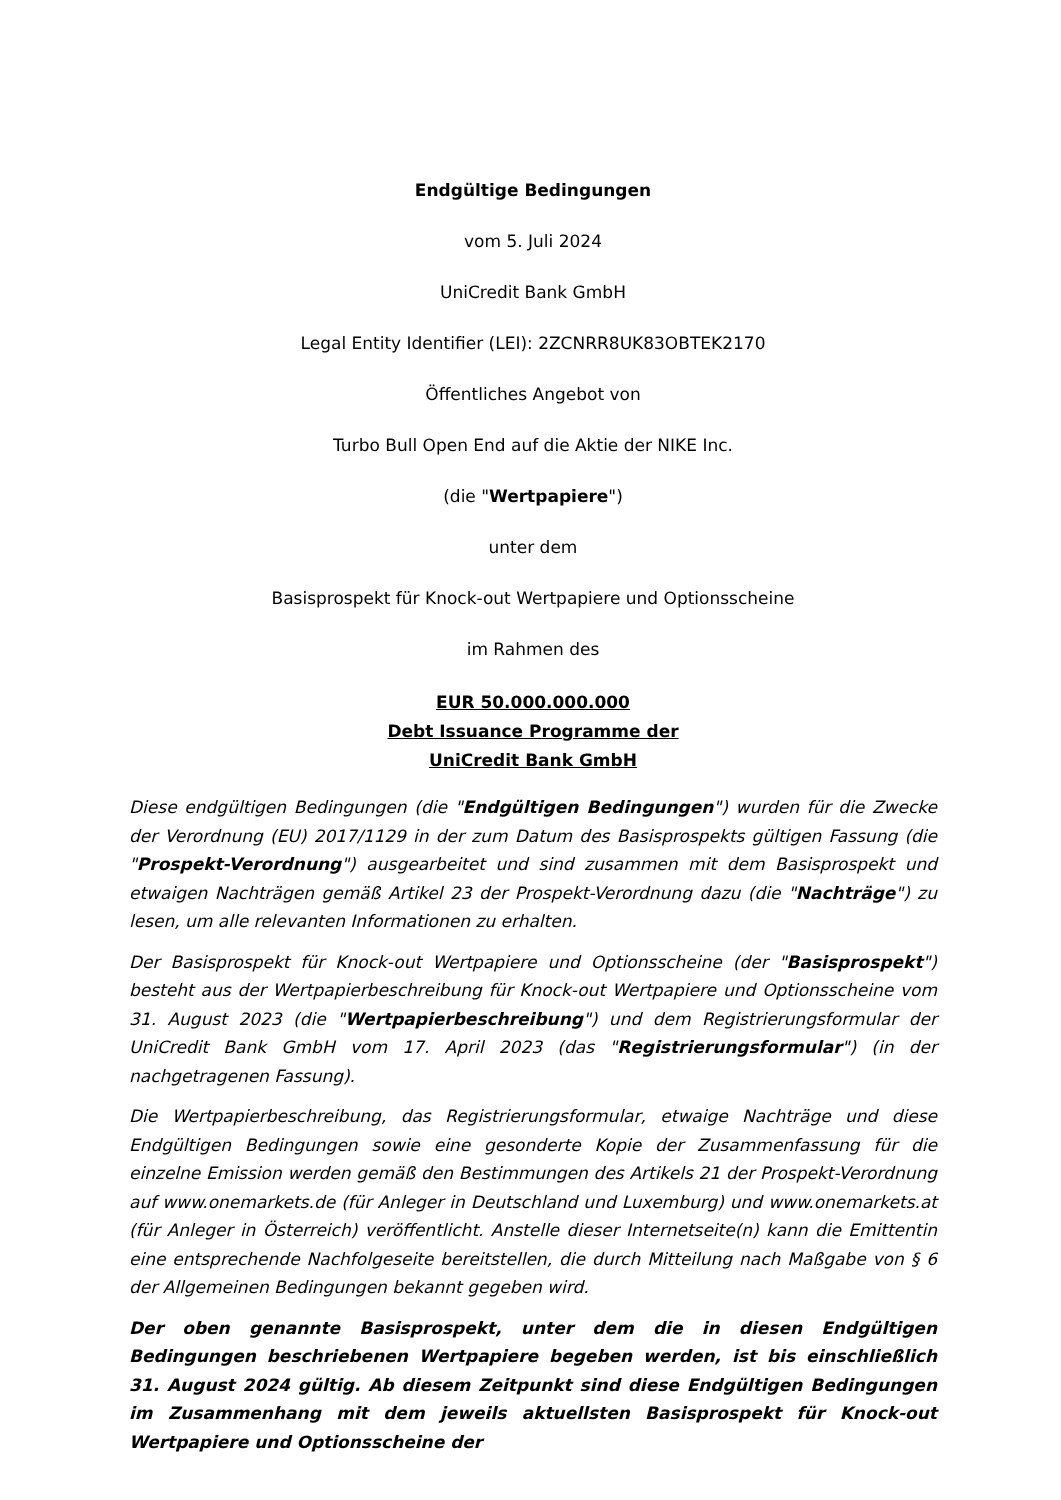Endgültige Bedingungen
vom 5. Juli 2024
UniCredit Bank GmbH
Legal Entity Identifier (LEI): 2ZCNRR8UK83OBTEK2170
Öffentliches Angebot von
Turbo Bull Open End auf die Aktie der NIKE Inc.
(die "Wertpapiere")
unter dem
Basisprospekt für Knock-out Wertpapiere und Optionsscheine
im Rahmen des
EUR 50.000.000.000
Debt Issuance Programme der
UniCredit Bank GmbH
Diese endgültigen Bedingungen (die "Endgültigen Bedingungen") wurden für die Zwecke der Verordnung (EU) 2017/1129 in der zum Datum des Basisprospekts gültigen Fassung (die "Prospekt-Verordnung") ausgearbeitet und sind zusammen mit dem Basisprospekt und etwaigen Nachträgen gemäß Artikel 23 der Prospekt-Verordnung dazu (die "Nachträge") zu lesen, um alle relevanten Informationen zu erhalten.
Der Basisprospekt für Knock-out Wertpapiere und Optionsscheine (der "Basisprospekt") besteht aus der Wertpapierbeschreibung für Knock-out Wertpapiere und Optionsscheine vom 31. August 2023 (die "Wertpapierbeschreibung") und dem Registrierungsformular der UniCredit Bank GmbH vom 17. April 2023 (das "Registrierungsformular") (in der nachgetragenen Fassung).
Die Wertpapierbeschreibung, das Registrierungsformular, etwaige Nachträge und diese Endgültigen Bedingungen sowie eine gesonderte Kopie der Zusammenfassung für die einzelne Emission werden gemäß den Bestimmungen des Artikels 21 der Prospekt-Verordnung auf www.onemarkets.de (für Anleger in Deutschland und Luxemburg) und www.onemarkets.at (für Anleger in Österreich) veröffentlicht. Anstelle dieser Internetseite(n) kann die Emittentin eine entsprechende Nachfolgeseite bereitstellen, die durch Mitteilung nach Maßgabe von § 6 der Allgemeinen Bedingungen bekannt gegeben wird.
Der oben genannte Basisprospekt, unter dem die in diesen Endgültigen Bedingungen beschriebenen Wertpapiere begeben werden, ist bis einschließlich 31. August 2024 gültig. Ab diesem Zeitpunkt sind diese Endgültigen Bedingungen im Zusammenhang mit dem jeweils aktuellsten Basisprospekt für Knock-out Wertpapiere und Optionsscheine der